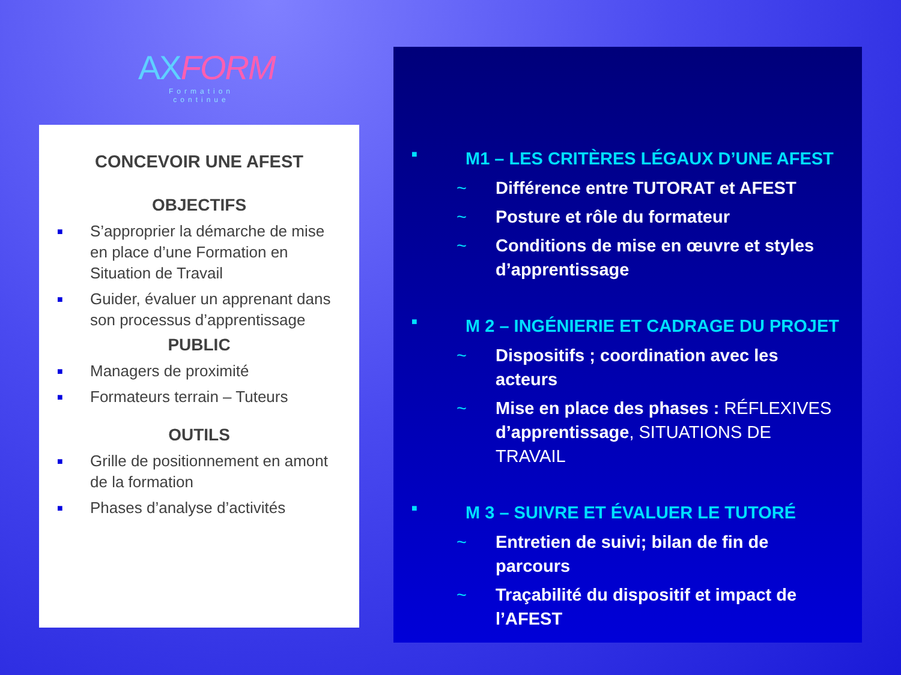AXFORM
Formation continue
CONCEVOIR UNE AFEST
OBJECTIFS
■ S’approprier la démarche de mise en place d’une Formation en Situation de Travail
■ Guider, évaluer un apprenant dans son processus d’apprentissage
PUBLIC
■ Managers de proximité
■ Formateurs terrain – Tuteurs
OUTILS
■ Grille de positionnement en amont de la formation
■ Phases d’analyse d’activités
■ M1 – LES CRITÈRES LÉGAUX D’UNE AFEST
~ Différence entre TUTORAT et AFEST
~ Posture et rôle du formateur
~ Conditions de mise en œuvre et styles d’apprentissage
■ M 2 – INGÉNIERIE ET CADRAGE DU PROJET
~ Dispositifs ; coordination avec les acteurs
~ Mise en place des phases : RÉFLEXIVES d’apprentissage, SITUATIONS DE TRAVAIL
■ M 3 – SUIVRE ET ÉVALUER LE TUTORÉ
~ Entretien de suivi; bilan de fin de parcours
~ Traçabilité du dispositif et impact de l’AFEST